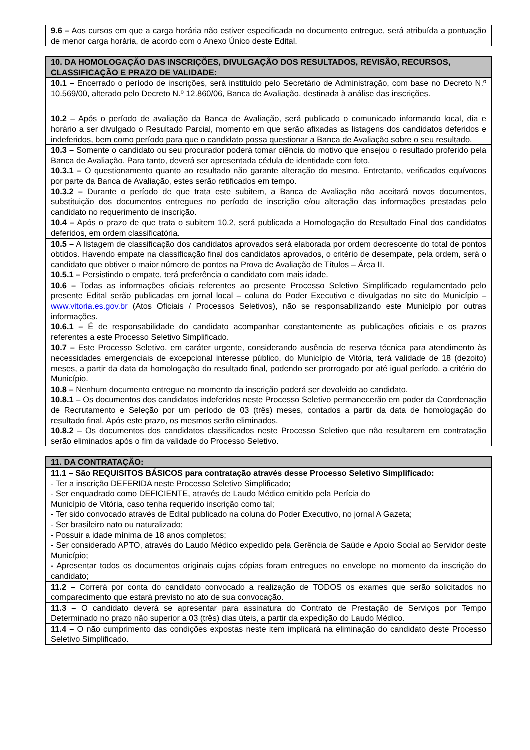| 9.6 – Aos cursos em que a carga horária não estiver especificada no documento entregue, será atribuída a pontuação de menor carga horária, de acordo com o Anexo Único deste Edital. |
| 10. DA HOMOLOGAÇÃO DAS INSCRIÇÕES, DIVULGAÇÃO DOS RESULTADOS, REVISÃO, RECURSOS, CLASSIFICAÇÃO E PRAZO DE VALIDADE: |
| --- |
| 10.1 – Encerrado o período de inscrições, será instituído pelo Secretário de Administração, com base no Decreto N.º 10.569/00, alterado pelo Decreto N.º 12.860/06, Banca de Avaliação, destinada à análise das inscrições. |
| 10.2 – Após o período de avaliação da Banca de Avaliação, será publicado o comunicado informando local, dia e horário a ser divulgado o Resultado Parcial, momento em que serão afixadas as listagens dos candidatos deferidos e indeferidos, bem como período para que o candidato possa questionar a Banca de Avaliação sobre o seu resultado. |
| 10.3 – Somente o candidato ou seu procurador poderá tomar ciência do motivo que ensejou o resultado proferido pela Banca de Avaliação. Para tanto, deverá ser apresentada cédula de identidade com foto. 10.3.1 – O questionamento quanto ao resultado não garante alteração do mesmo. Entretanto, verificados equívocos por parte da Banca de Avaliação, estes serão retificados em tempo. 10.3.2 – Durante o período de que trata este subitem, a Banca de Avaliação não aceitará novos documentos, substituição dos documentos entregues no período de inscrição e/ou alteração das informações prestadas pelo candidato no requerimento de inscrição. |
| 10.4 – Após o prazo de que trata o subitem 10.2, será publicada a Homologação do Resultado Final dos candidatos deferidos, em ordem classificatória. |
| 10.5 – A listagem de classificação dos candidatos aprovados será elaborada por ordem decrescente do total de pontos obtidos. Havendo empate na classificação final dos candidatos aprovados, o critério de desempate, pela ordem, será o candidato que obtiver o maior número de pontos na Prova de Avaliação de Títulos – Área II. 10.5.1 – Persistindo o empate, terá preferência o candidato com mais idade. |
| 10.6 – Todas as informações oficiais referentes ao presente Processo Seletivo Simplificado regulamentado pelo presente Edital serão publicadas em jornal local – coluna do Poder Executivo e divulgadas no site do Município – www.vitoria.es.gov.br (Atos Oficiais / Processos Seletivos), não se responsabilizando este Município por outras informações. 10.6.1 – É de responsabilidade do candidato acompanhar constantemente as publicações oficiais e os prazos referentes a este Processo Seletivo Simplificado. |
| 10.7 – Este Processo Seletivo, em caráter urgente, considerando ausência de reserva técnica para atendimento às necessidades emergenciais de excepcional interesse público, do Município de Vitória, terá validade de 18 (dezoito) meses, a partir da data da homologação do resultado final, podendo ser prorrogado por até igual período, a critério do Município. |
| 10.8 – Nenhum documento entregue no momento da inscrição poderá ser devolvido ao candidato. 10.8.1 – Os documentos dos candidatos indeferidos neste Processo Seletivo permanecerão em poder da Coordenação de Recrutamento e Seleção por um período de 03 (três) meses, contados a partir da data de homologação do resultado final. Após este prazo, os mesmos serão eliminados. 10.8.2 – Os documentos dos candidatos classificados neste Processo Seletivo que não resultarem em contratação serão eliminados após o fim da validade do Processo Seletivo. |
| 11. DA CONTRATAÇÃO: |
| --- |
| 11.1 – São REQUISITOS BÁSICOS para contratação através desse Processo Seletivo Simplificado: - Ter a inscrição DEFERIDA neste Processo Seletivo Simplificado; - Ser enquadrado como DEFICIENTE, através de Laudo Médico emitido pela Perícia do Município de Vitória, caso tenha requerido inscrição como tal; - Ter sido convocado através de Edital publicado na coluna do Poder Executivo, no jornal A Gazeta; - Ser brasileiro nato ou naturalizado; - Possuir a idade mínima de 18 anos completos; - Ser considerado APTO, através do Laudo Médico expedido pela Gerência de Saúde e Apoio Social ao Servidor deste Município; - Apresentar todos os documentos originais cujas cópias foram entregues no envelope no momento da inscrição do candidato; |
| 11.2 – Correrá por conta do candidato convocado a realização de TODOS os exames que serão solicitados no comparecimento que estará previsto no ato de sua convocação. |
| 11.3 – O candidato deverá se apresentar para assinatura do Contrato de Prestação de Serviços por Tempo Determinado no prazo não superior a 03 (três) dias úteis, a partir da expedição do Laudo Médico. |
| 11.4 – O não cumprimento das condições expostas neste item implicará na eliminação do candidato deste Processo Seletivo Simplificado. |